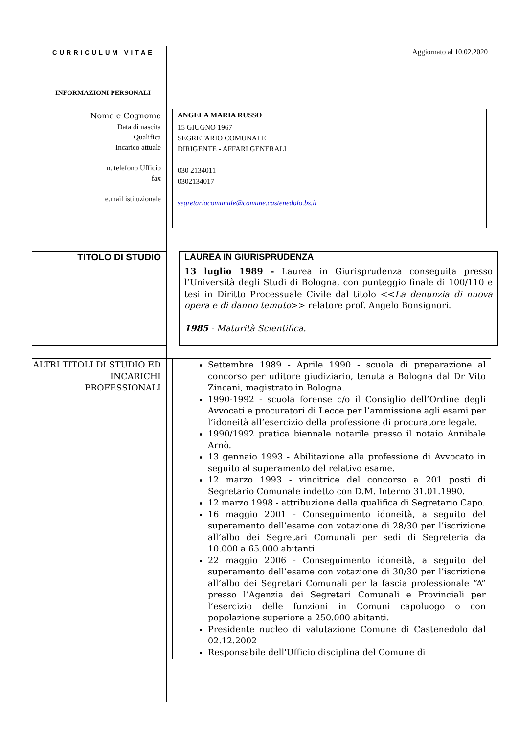CURRICULUM VITAE Aggiornato al 10.02.2020
INFORMAZIONI PERSONALI
| Nome e Cognome | | ANGELA MARIA RUSSO |
| Data di nascita Qualifica Incarico attuale n. telefono Ufficio fax e.mail istituzionale | | 15 GIUGNO 1967 SEGRETARIO COMUNALE DIRIGENTE - AFFARI GENERALI 030 2134011 0302134017 segretariocomunale@comune.castenedolo.bs.it |
| TITOLO DI STUDIO | | LAUREA IN GIURISPRUDENZA |
| | | 13 luglio 1989 - Laurea in Giurisprudenza conseguita presso l’Università degli Studi di Bologna, con punteggio finale di 100/110 e tesi in Diritto Processuale Civile dal titolo << La denunzia di nuova opera e di danno temuto >> relatore prof. Angelo Bonsignori. 1985 - Maturità Scientifica. |
| ALTRI TITOLI DI STUDIO ED INCARICHI PROFESSIONALI | | Settembre 1989 - Aprile 1990 - scuola di preparazione al concorso per uditore giudiziario, tenuta a Bologna dal Dr Vito Zincani, magistrato in Bologna. 1990-1992 - scuola forense c/o il Consiglio dell’Ordine degli Avvocati e procuratori di Lecce per l’ammissione agli esami per l’idoneità all’esercizio della professione di procuratore legale. 1990/1992 pratica biennale notarile presso il notaio Annibale Arnò. 13 gennaio 1993 - Abilitazione alla professione di Avvocato in seguito al superamento del relativo esame. 12 marzo 1993 - vincitrice del concorso a 201 posti di Segretario Comunale indetto con D.M. Interno 31.01.1990. 12 marzo 1998 - attribuzione della qualifica di Segretario Capo. 16 maggio 2001 - Conseguimento idoneità, a seguito del superamento dell’esame con votazione di 28/30 per l’iscrizione all’albo dei Segretari Comunali per sedi di Segreteria da 10.000 a 65.000 abitanti. 22 maggio 2006 - Conseguimento idoneità, a seguito del superamento dell’esame con votazione di 30/30 per l’iscrizione all’albo dei Segretari Comunali per la fascia professionale “A” presso l’Agenzia dei Segretari Comunali e Provinciali per l’esercizio delle funzioni in Comuni capoluogo o con popolazione superiore a 250.000 abitanti. Presidente nucleo di valutazione Comune di Castenedolo dal 02.12.2002 Responsabile dell'Ufficio disciplina del Comune di |